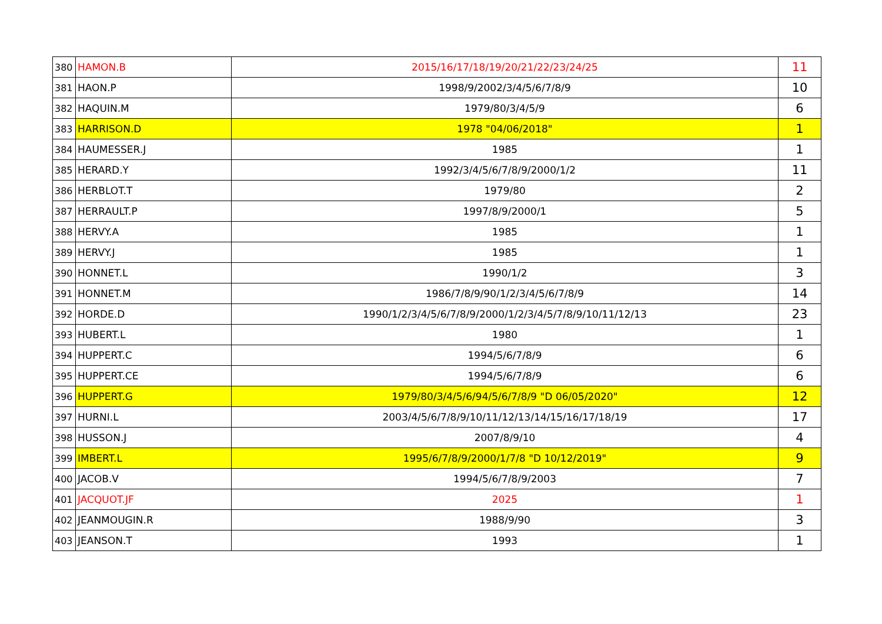| 380 | HAMON.B | 2015/16/17/18/19/20/21/22/23/24/25 | 11 |
| 381 | HAON.P | 1998/9/2002/3/4/5/6/7/8/9 | 10 |
| 382 | HAQUIN.M | 1979/80/3/4/5/9 | 6 |
| 383 | HARRISON.D | 1978 "04/06/2018" | 1 |
| 384 | HAUMESSER.J | 1985 | 1 |
| 385 | HERARD.Y | 1992/3/4/5/6/7/8/9/2000/1/2 | 11 |
| 386 | HERBLOT.T | 1979/80 | 2 |
| 387 | HERRAULT.P | 1997/8/9/2000/1 | 5 |
| 388 | HERVY.A | 1985 | 1 |
| 389 | HERVY.J | 1985 | 1 |
| 390 | HONNET.L | 1990/1/2 | 3 |
| 391 | HONNET.M | 1986/7/8/9/90/1/2/3/4/5/6/7/8/9 | 14 |
| 392 | HORDE.D | 1990/1/2/3/4/5/6/7/8/9/2000/1/2/3/4/5/7/8/9/10/11/12/13 | 23 |
| 393 | HUBERT.L | 1980 | 1 |
| 394 | HUPPERT.C | 1994/5/6/7/8/9 | 6 |
| 395 | HUPPERT.CE | 1994/5/6/7/8/9 | 6 |
| 396 | HUPPERT.G | 1979/80/3/4/5/6/94/5/6/7/8/9 "D 06/05/2020" | 12 |
| 397 | HURNI.L | 2003/4/5/6/7/8/9/10/11/12/13/14/15/16/17/18/19 | 17 |
| 398 | HUSSON.J | 2007/8/9/10 | 4 |
| 399 | IMBERT.L | 1995/6/7/8/9/2000/1/7/8 "D 10/12/2019" | 9 |
| 400 | JACOB.V | 1994/5/6/7/8/9/2003 | 7 |
| 401 | JACQUOT.JF | 2025 | 1 |
| 402 | JEANMOUGIN.R | 1988/9/90 | 3 |
| 403 | JEANSON.T | 1993 | 1 |